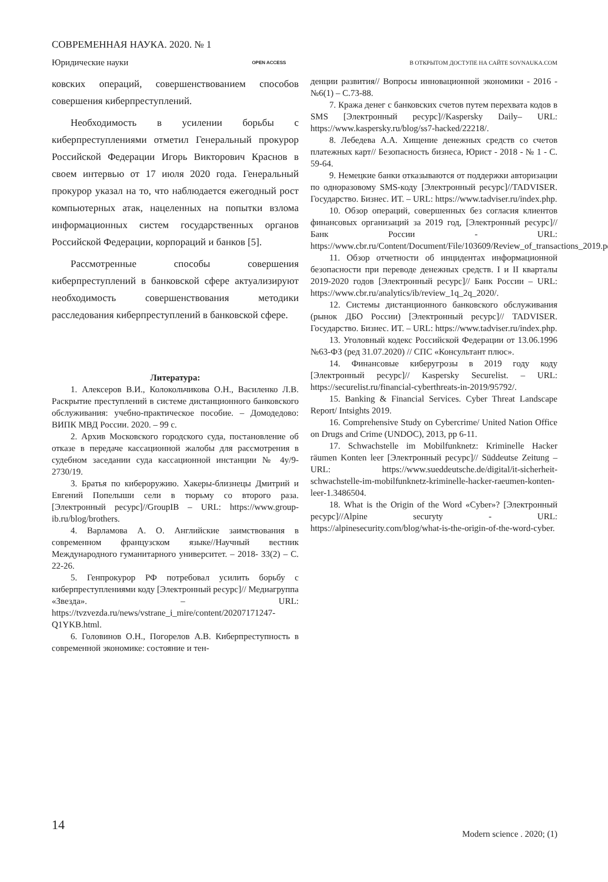СОВРЕМЕННАЯ НАУКА. 2020. № 1
Юридические науки OPEN ACCESS В ОТКРЫТОМ ДОСТУПЕ НА САЙТЕ SOVNAUKA.COM
ковских операций, совершенствованием способов совершения киберпреступлений.
Необходимость в усилении борьбы с киберпреступлениями отметил Генеральный прокурор Российской Федерации Игорь Викторович Краснов в своем интервью от 17 июля 2020 года. Генеральный прокурор указал на то, что наблюдается ежегодный рост компьютерных атак, нацеленных на попытки взлома информационных систем государственных органов Российской Федерации, корпораций и банков [5].
Рассмотренные способы совершения киберпреступлений в банковской сфере актуализируют необходимость совершенствования методики расследования киберпреступлений в банковской сфере.
Литература:
1. Алексеров В.И., Колокольчикова О.Н., Василенко Л.В. Раскрытие преступлений в системе дистанционного банковского обслуживания: учебно-практическое пособие. – Домодедово: ВИПК МВД России. 2020. – 99 с.
2. Архив Московского городского суда, постановление об отказе в передаче кассационной жалобы для рассмотрения в судебном заседании суда кассационной инстанции № 4у/9-2730/19.
3. Братья по кибероружию. Хакеры-близнецы Дмитрий и Евгений Попелыши сели в тюрьму со второго раза. [Электронный ресурс]//GroupIB – URL: https://www.group-ib.ru/blog/brothers.
4. Варламова А. О. Английские заимствования в современном французском языке//Научный вестник Международного гуманитарного университет. – 2018- 33(2) – С. 22-26.
5. Генпрокурор РФ потребовал усилить борьбу с киберпреступлениями коду [Электронный ресурс]// Медиагруппа «Звезда». – URL: https://tvzvezda.ru/news/vstrane_i_mire/content/20207171247-Q1YKB.html.
6. Головинов О.Н., Погорелов А.В. Киберпреступность в современной экономике: состояние и тен-
денции развития// Вопросы инновационной экономики - 2016 - №6(1) – С.73-88.
7. Кража денег с банковских счетов путем перехвата кодов в SMS [Электронный ресурс]//Kaspersky Daily– URL: https://www.kaspersky.ru/blog/ss7-hacked/22218/.
8. Лебедева А.А. Хищение денежных средств со счетов платежных карт// Безопасность бизнеса, Юрист - 2018 - № 1 - С. 59-64.
9. Немецкие банки отказываются от поддержки авторизации по одноразовому SMS-коду [Электронный ресурс]//TADVISER. Государство. Бизнес. ИТ. – URL: https://www.tadviser.ru/index.php.
10. Обзор операций, совершенных без согласия клиентов финансовых организаций за 2019 год, [Электронный ресурс]//Банк России - URL: https://www.cbr.ru/Content/Document/File/103609/Review_of_transactions_2019.pdf.
11. Обзор отчетности об инцидентах информационной безопасности при переводе денежных средств. I и II кварталы 2019-2020 годов [Электронный ресурс]// Банк России – URL: https://www.cbr.ru/analytics/ib/review_1q_2q_2020/.
12. Системы дистанционного банковского обслуживания (рынок ДБО России) [Электронный ресурс]// TADVISER. Государство. Бизнес. ИТ. – URL: https://www.tadviser.ru/index.php.
13. Уголовный кодекс Российской Федерации от 13.06.1996 №63-ФЗ (ред 31.07.2020) // СПС «Консультант плюс».
14. Финансовые киберугрозы в 2019 году коду [Электронный ресурс]// Kaspersky Securelist. – URL: https://securelist.ru/financial-cyberthreats-in-2019/95792/.
15. Banking & Financial Services. Cyber Threat Landscape Report/ Intsights 2019.
16. Comprehensive Study on Cybercrime/ United Nation Office on Drugs and Crime (UNDOC), 2013, pp 6-11.
17. Schwachstelle im Mobilfunknetz: Kriminelle Hacker räumen Konten leer [Электронный ресурс]// Süddeutse Zeitung – URL: https://www.sueddeutsche.de/digital/it-sicherheit-schwachstelle-im-mobilfunknetz-kriminelle-hacker-raeumen-konten-leer-1.3486504.
18. What is the Origin of the Word «Cyber»? [Электронный ресурс]//Alpine securyty - URL: https://alpinesecurity.com/blog/what-is-the-origin-of-the-word-cyber.
14
Modern science . 2020; (1)